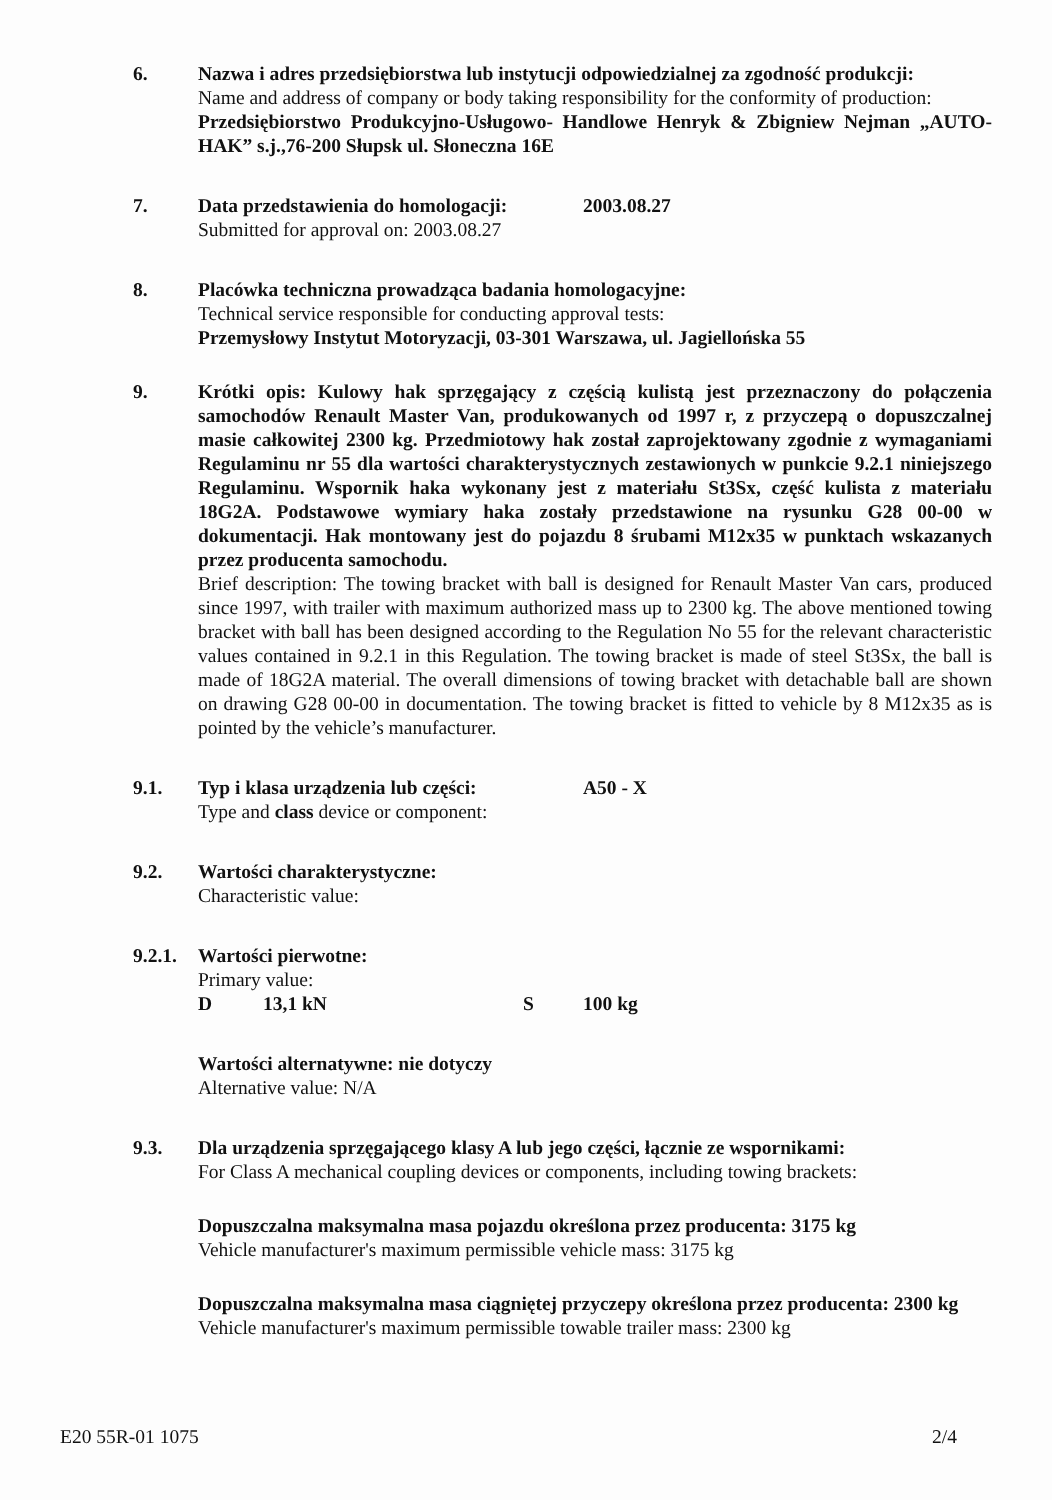6. Nazwa i adres przedsiębiorstwa lub instytucji odpowiedzialnej za zgodność produkcji:
Name and address of company or body taking responsibility for the conformity of production:
Przedsiębiorstwo Produkcyjno-Usługowo- Handlowe Henryk & Zbigniew Nejman „AUTO-HAK” s.j.,76-200 Słupsk ul. Słoneczna 16E
7. Data przedstawienia do homologacji: 2003.08.27
Submitted for approval on: 2003.08.27
8. Placówka techniczna prowadząca badania homologacyjne:
Technical service responsible for conducting approval tests:
Przemysłowy Instytut Motoryzacji, 03-301 Warszawa, ul. Jagiellońska 55
9. Krótki opis: Kulowy hak sprzęgający z częścią kulistą jest przeznaczony do połączenia samochodów Renault Master Van, produkowanych od 1997 r, z przyczepą o dopuszczalnej masie całkowitej 2300 kg. Przedmiotowy hak został zaprojektowany zgodnie z wymaganiami Regulaminu nr 55 dla wartości charakterystycznych zestawionych w punkcie 9.2.1 niniejszego Regulaminu. Wspornik haka wykonany jest z materiału St3Sx, część kulista z materiału 18G2A. Podstawowe wymiary haka zostały przedstawione na rysunku G28 00-00 w dokumentacji. Hak montowany jest do pojazdu 8 śrubami M12x35 w punktach wskazanych przez producenta samochodu.
Brief description: The towing bracket with ball is designed for Renault Master Van cars, produced since 1997, with trailer with maximum authorized mass up to 2300 kg. The above mentioned towing bracket with ball has been designed according to the Regulation No 55 for the relevant characteristic values contained in 9.2.1 in this Regulation. The towing bracket is made of steel St3Sx, the ball is made of 18G2A material. The overall dimensions of towing bracket with detachable ball are shown on drawing G28 00-00 in documentation. The towing bracket is fitted to vehicle by 8 M12x35 as is pointed by the vehicle’s manufacturer.
9.1. Typ i klasa urządzenia lub części: A50 - X
Type and class device or component:
9.2. Wartości charakterystyczne:
Characteristic value:
9.2.1.
Wartości pierwotne:
Primary value:
D 13,1 kN S 100 kg
Wartości alternatywne: nie dotyczy
Alternative value: N/A
9.3. Dla urządzenia sprzęgającego klasy A lub jego części, łącznie ze wspornikami:
For Class A mechanical coupling devices or components, including towing brackets:
Dopuszczalna maksymalna masa pojazdu określona przez producenta: 3175 kg
Vehicle manufacturer's maximum permissible vehicle mass: 3175 kg
Dopuszczalna maksymalna masa ciągniętej przyczepy określona przez producenta: 2300 kg
Vehicle manufacturer's maximum permissible towable trailer mass: 2300 kg
E20 55R-01 1075 2/4